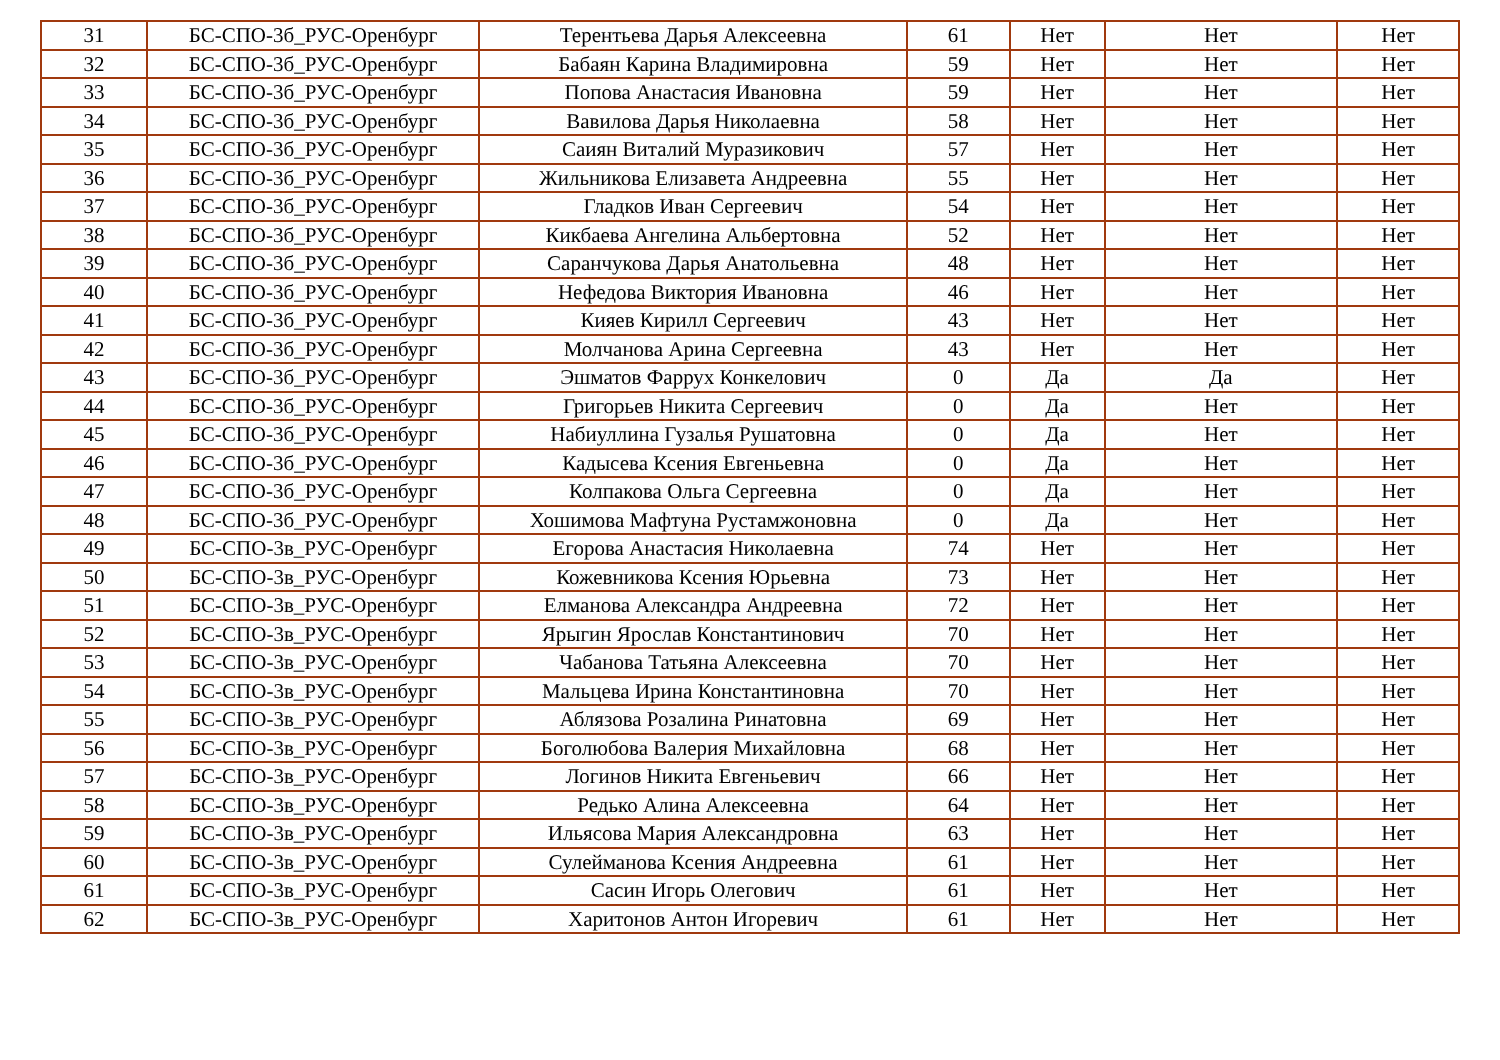| 31 | БС-СПО-3б_РУС-Оренбург | Терентьева Дарья Алексеевна | 61 | Нет | Нет | Нет |
| 32 | БС-СПО-3б_РУС-Оренбург | Бабаян Карина Владимировна | 59 | Нет | Нет | Нет |
| 33 | БС-СПО-3б_РУС-Оренбург | Попова Анастасия Ивановна | 59 | Нет | Нет | Нет |
| 34 | БС-СПО-3б_РУС-Оренбург | Вавилова Дарья Николаевна | 58 | Нет | Нет | Нет |
| 35 | БС-СПО-3б_РУС-Оренбург | Саиян Виталий Муразикович | 57 | Нет | Нет | Нет |
| 36 | БС-СПО-3б_РУС-Оренбург | Жильникова Елизавета Андреевна | 55 | Нет | Нет | Нет |
| 37 | БС-СПО-3б_РУС-Оренбург | Гладков Иван Сергеевич | 54 | Нет | Нет | Нет |
| 38 | БС-СПО-3б_РУС-Оренбург | Кикбаева Ангелина Альбертовна | 52 | Нет | Нет | Нет |
| 39 | БС-СПО-3б_РУС-Оренбург | Саранчукова Дарья Анатольевна | 48 | Нет | Нет | Нет |
| 40 | БС-СПО-3б_РУС-Оренбург | Нефедова Виктория Ивановна | 46 | Нет | Нет | Нет |
| 41 | БС-СПО-3б_РУС-Оренбург | Кияев Кирилл Сергеевич | 43 | Нет | Нет | Нет |
| 42 | БС-СПО-3б_РУС-Оренбург | Молчанова Арина Сергеевна | 43 | Нет | Нет | Нет |
| 43 | БС-СПО-3б_РУС-Оренбург | Эшматов Фаррух Конкелович | 0 | Да | Да | Нет |
| 44 | БС-СПО-3б_РУС-Оренбург | Григорьев Никита Сергеевич | 0 | Да | Нет | Нет |
| 45 | БС-СПО-3б_РУС-Оренбург | Набиуллина Гузалья Рушатовна | 0 | Да | Нет | Нет |
| 46 | БС-СПО-3б_РУС-Оренбург | Кадысева Ксения Евгеньевна | 0 | Да | Нет | Нет |
| 47 | БС-СПО-3б_РУС-Оренбург | Колпакова Ольга Сергеевна | 0 | Да | Нет | Нет |
| 48 | БС-СПО-3б_РУС-Оренбург | Хошимова Мафтуна Рустамжоновна | 0 | Да | Нет | Нет |
| 49 | БС-СПО-3в_РУС-Оренбург | Егорова Анастасия Николаевна | 74 | Нет | Нет | Нет |
| 50 | БС-СПО-3в_РУС-Оренбург | Кожевникова Ксения Юрьевна | 73 | Нет | Нет | Нет |
| 51 | БС-СПО-3в_РУС-Оренбург | Елманова Александра Андреевна | 72 | Нет | Нет | Нет |
| 52 | БС-СПО-3в_РУС-Оренбург | Ярыгин Ярослав Константинович | 70 | Нет | Нет | Нет |
| 53 | БС-СПО-3в_РУС-Оренбург | Чабанова Татьяна Алексеевна | 70 | Нет | Нет | Нет |
| 54 | БС-СПО-3в_РУС-Оренбург | Мальцева Ирина Константиновна | 70 | Нет | Нет | Нет |
| 55 | БС-СПО-3в_РУС-Оренбург | Аблязова Розалина Ринатовна | 69 | Нет | Нет | Нет |
| 56 | БС-СПО-3в_РУС-Оренбург | Боголюбова Валерия Михайловна | 68 | Нет | Нет | Нет |
| 57 | БС-СПО-3в_РУС-Оренбург | Логинов Никита Евгеньевич | 66 | Нет | Нет | Нет |
| 58 | БС-СПО-3в_РУС-Оренбург | Редько Алина Алексеевна | 64 | Нет | Нет | Нет |
| 59 | БС-СПО-3в_РУС-Оренбург | Ильясова Мария Александровна | 63 | Нет | Нет | Нет |
| 60 | БС-СПО-3в_РУС-Оренбург | Сулейманова Ксения Андреевна | 61 | Нет | Нет | Нет |
| 61 | БС-СПО-3в_РУС-Оренбург | Сасин Игорь Олегович | 61 | Нет | Нет | Нет |
| 62 | БС-СПО-3в_РУС-Оренбург | Харитонов Антон Игоревич | 61 | Нет | Нет | Нет |